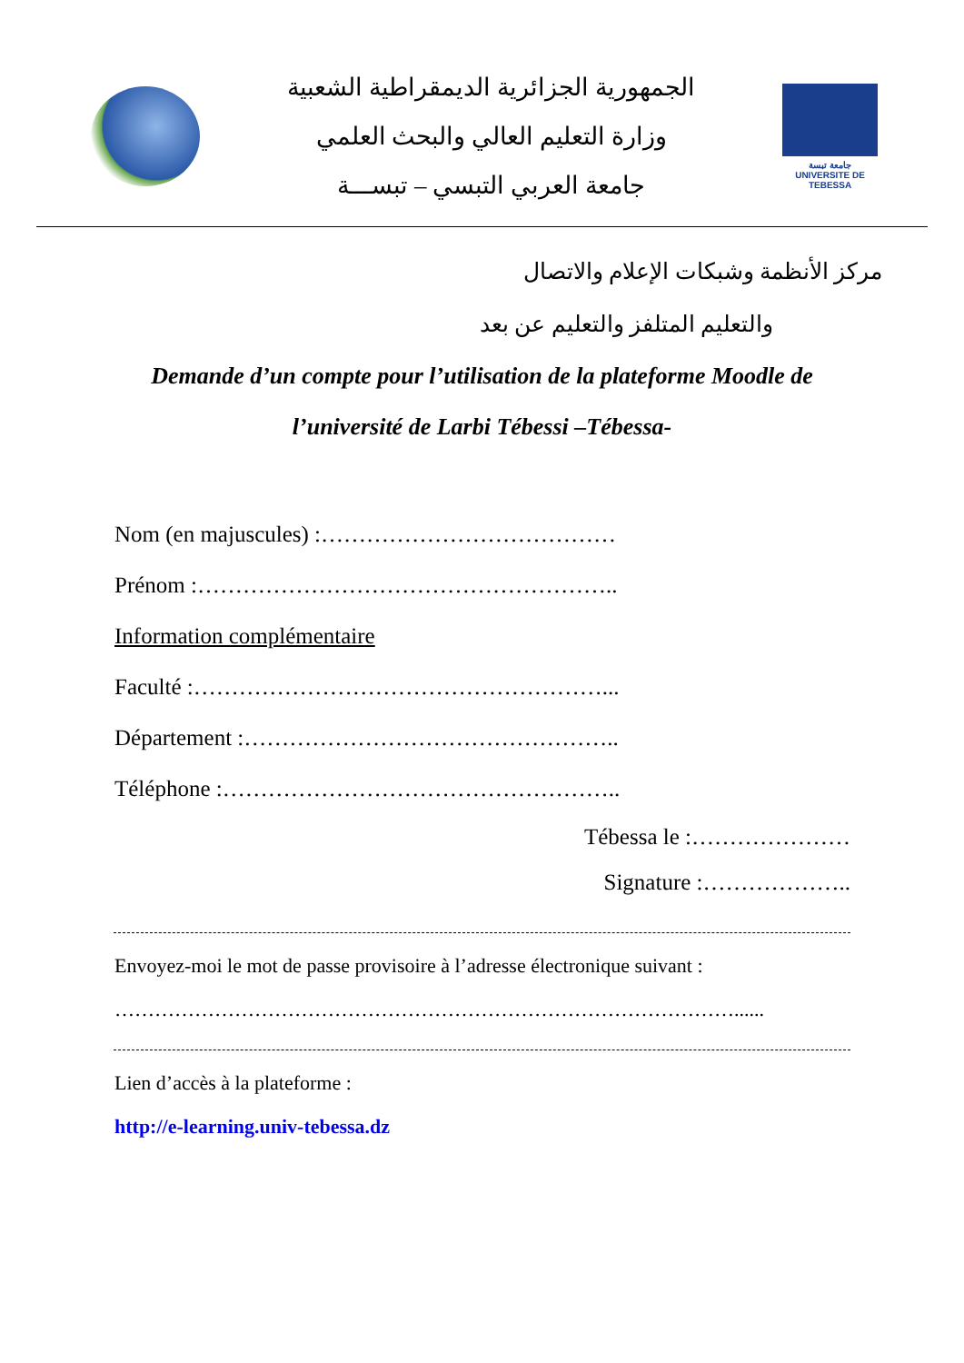الجمهورية الجزائرية الديمقراطية الشعبية
وزارة التعليم العالي والبحث العلمي
جامعة العربي التبسي – تبســـة
جامعة تبسة
UNIVERSITE DE TEBESSA
مركز الأنظمة وشبكات الإعلام والاتصال
والتعليم المتلفز والتعليم عن بعد
Demande d’un compte pour l’utilisation de la plateforme Moodle de l’université de Larbi Tébessi –Tébessa-
Nom (en majuscules) :…………………………………
Prénom :………………………………………………..
Information complémentaire
Faculté :………………………………………………...
Département :…………………………………………..
Téléphone :……………………………………………..
Tébessa le :…………………
Signature :………………..
Envoyez-moi le mot de passe provisoire à l’adresse électronique suivant :
…………………………………………………………………………………......
Lien d’accès à la plateforme :
http://e-learning.univ-tebessa.dz